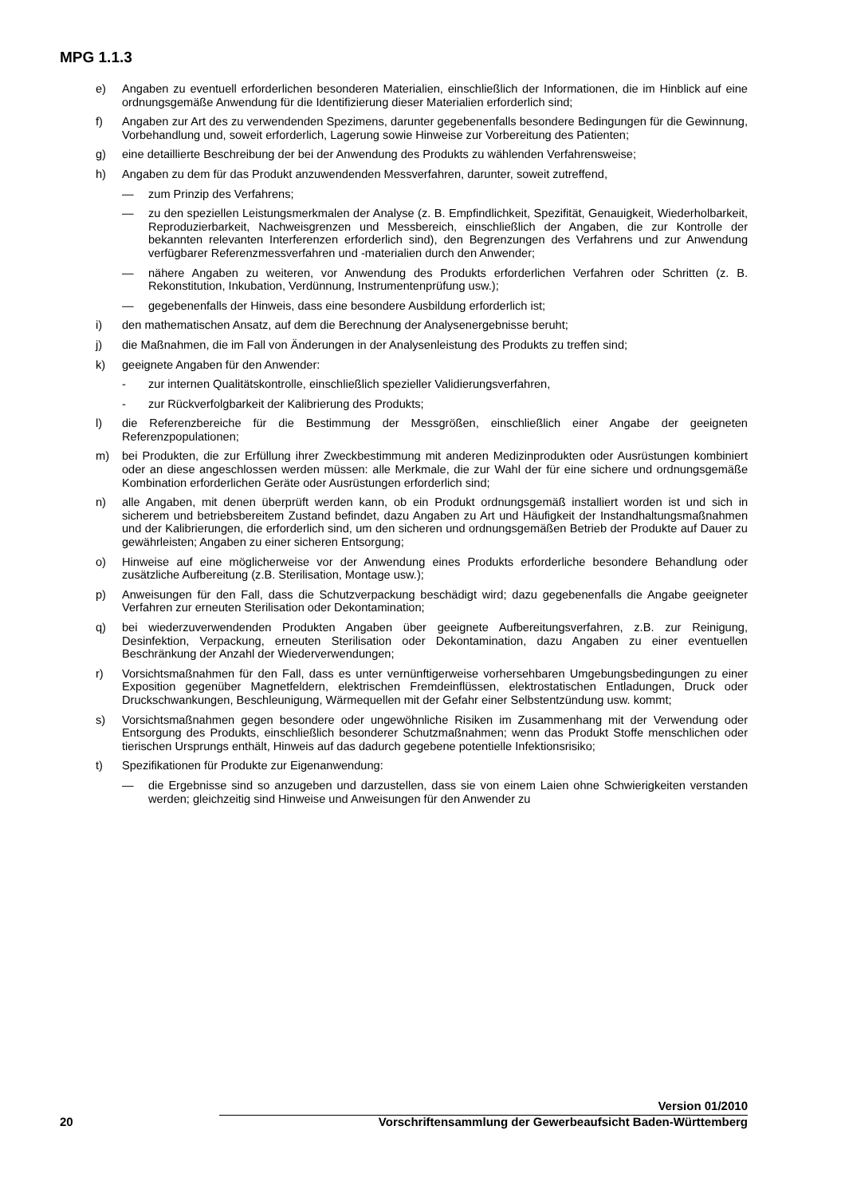MPG 1.1.3
e) Angaben zu eventuell erforderlichen besonderen Materialien, einschließlich der Informationen, die im Hinblick auf eine ordnungsgemäße Anwendung für die Identifizierung dieser Materialien erforderlich sind;
f) Angaben zur Art des zu verwendenden Spezimens, darunter gegebenenfalls besondere Bedingungen für die Gewinnung, Vorbehandlung und, soweit erforderlich, Lagerung sowie Hinweise zur Vorbereitung des Patienten;
g) eine detaillierte Beschreibung der bei der Anwendung des Produkts zu wählenden Verfahrensweise;
h) Angaben zu dem für das Produkt anzuwendenden Messverfahren, darunter, soweit zutreffend,
— zum Prinzip des Verfahrens;
— zu den speziellen Leistungsmerkmalen der Analyse (z. B. Empfindlichkeit, Spezifität, Genauigkeit, Wiederholbarkeit, Reproduzierbarkeit, Nachweisgrenzen und Messbereich, einschließlich der Angaben, die zur Kontrolle der bekannten relevanten Interferenzen erforderlich sind), den Begrenzungen des Verfahrens und zur Anwendung verfügbarer Referenzmessverfahren und -materialien durch den Anwender;
— nähere Angaben zu weiteren, vor Anwendung des Produkts erforderlichen Verfahren oder Schritten (z. B. Rekonstitution, Inkubation, Verdünnung, Instrumentenprüfung usw.);
— gegebenenfalls der Hinweis, dass eine besondere Ausbildung erforderlich ist;
i) den mathematischen Ansatz, auf dem die Berechnung der Analysenergebnisse beruht;
j) die Maßnahmen, die im Fall von Änderungen in der Analysenleistung des Produkts zu treffen sind;
k) geeignete Angaben für den Anwender:
- zur internen Qualitätskontrolle, einschließlich spezieller Validierungsverfahren,
- zur Rückverfolgbarkeit der Kalibrierung des Produkts;
l) die Referenzbereiche für die Bestimmung der Messgrößen, einschließlich einer Angabe der geeigneten Referenzpopulationen;
m) bei Produkten, die zur Erfüllung ihrer Zweckbestimmung mit anderen Medizinprodukten oder Ausrüstungen kombiniert oder an diese angeschlossen werden müssen: alle Merkmale, die zur Wahl der für eine sichere und ordnungsgemäße Kombination erforderlichen Geräte oder Ausrüstungen erforderlich sind;
n) alle Angaben, mit denen überprüft werden kann, ob ein Produkt ordnungsgemäß installiert worden ist und sich in sicherem und betriebsbereitem Zustand befindet, dazu Angaben zu Art und Häufigkeit der Instandhaltungsmaßnahmen und der Kalibrierungen, die erforderlich sind, um den sicheren und ordnungsgemäßen Betrieb der Produkte auf Dauer zu gewährleisten; Angaben zu einer sicheren Entsorgung;
o) Hinweise auf eine möglicherweise vor der Anwendung eines Produkts erforderliche besondere Behandlung oder zusätzliche Aufbereitung (z.B. Sterilisation, Montage usw.);
p) Anweisungen für den Fall, dass die Schutzverpackung beschädigt wird; dazu gegebenenfalls die Angabe geeigneter Verfahren zur erneuten Sterilisation oder Dekontamination;
q) bei wiederzuverwendenden Produkten Angaben über geeignete Aufbereitungsverfahren, z.B. zur Reinigung, Desinfektion, Verpackung, erneuten Sterilisation oder Dekontamination, dazu Angaben zu einer eventuellen Beschränkung der Anzahl der Wiederverwendungen;
r) Vorsichtsmaßnahmen für den Fall, dass es unter vernünftigerweise vorhersehbaren Umgebungsbedingungen zu einer Exposition gegenüber Magnetfeldern, elektrischen Fremdeinflüssen, elektrostatischen Entladungen, Druck oder Druckschwankungen, Beschleunigung, Wärmequellen mit der Gefahr einer Selbstentzündung usw. kommt;
s) Vorsichtsmaßnahmen gegen besondere oder ungewöhnliche Risiken im Zusammenhang mit der Verwendung oder Entsorgung des Produkts, einschließlich besonderer Schutzmaßnahmen; wenn das Produkt Stoffe menschlichen oder tierischen Ursprungs enthält, Hinweis auf das dadurch gegebene potentielle Infektionsrisiko;
t) Spezifikationen für Produkte zur Eigenanwendung:
— die Ergebnisse sind so anzugeben und darzustellen, dass sie von einem Laien ohne Schwierigkeiten verstanden werden; gleichzeitig sind Hinweise und Anweisungen für den Anwender zu
Version 01/2010
20 Vorschriftensammlung der Gewerbeaufsicht Baden-Württemberg